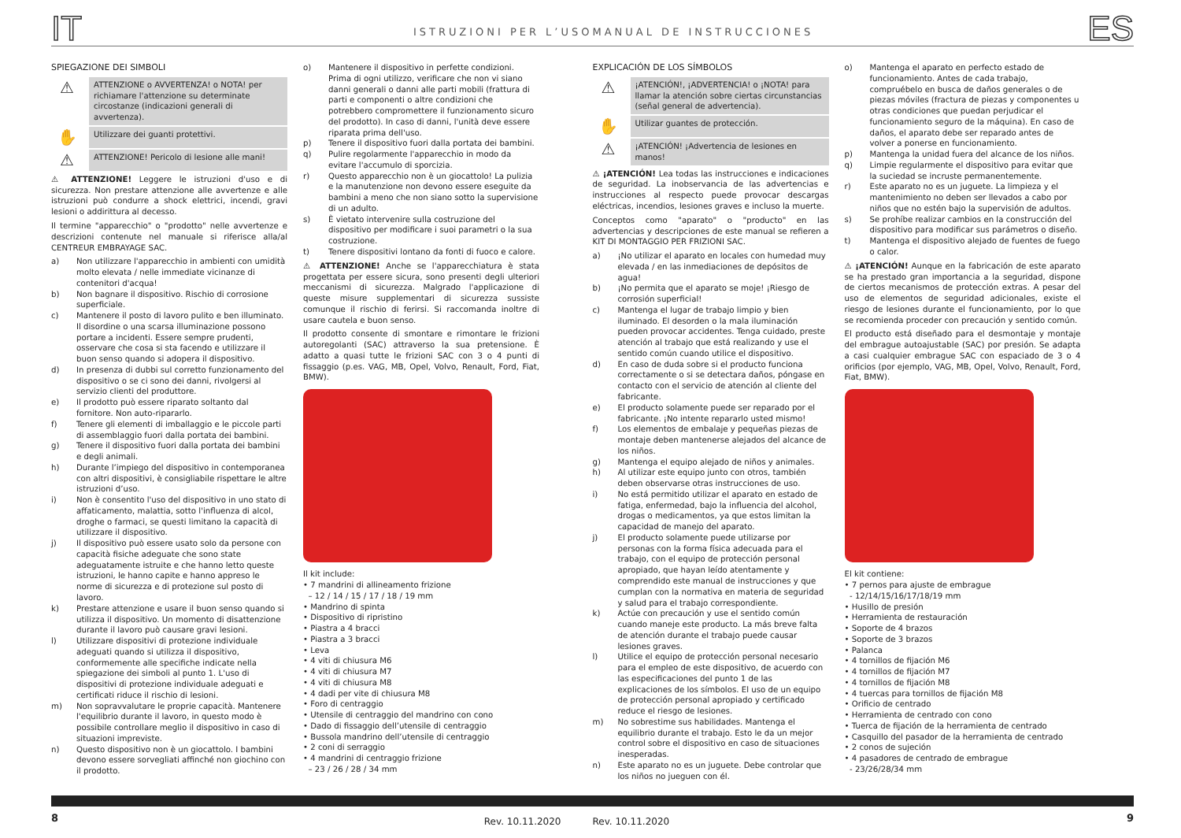IT ISTRUZIONI PER L’USO
SPIEGAZIONE DEI SIMBOLI
⚠
ATTENZIONE o AVVERTENZA! o NOTA! per richiamare l'attenzione su determinate circostanze (indicazioni generali di avvertenza).
✋
Utilizzare dei guanti protettivi.
⚠
ATTENZIONE! Pericolo di lesione alle mani!
⚠ ATTENZIONE! Leggere le istruzioni d'uso e di sicurezza. Non prestare attenzione alle avvertenze e alle istruzioni può condurre a shock elettrici, incendi, gravi lesioni o addirittura al decesso.
Il termine "apparecchio" o "prodotto" nelle avvertenze e descrizioni contenute nel manuale si riferisce alla/al CENTREUR EMBRAYAGE SAC.
a) Non utilizzare l'apparecchio in ambienti con umidità molto elevata / nelle immediate vicinanze di contenitori d'acqua!
b) Non bagnare il dispositivo. Rischio di corrosione superficiale.
c) Mantenere il posto di lavoro pulito e ben illuminato. Il disordine o una scarsa illuminazione possono portare a incidenti. Essere sempre prudenti, osservare che cosa si sta facendo e utilizzare il buon senso quando si adopera il dispositivo.
d) In presenza di dubbi sul corretto funzionamento del dispositivo o se ci sono dei danni, rivolgersi al servizio clienti del produttore.
e) Il prodotto può essere riparato soltanto dal fornitore. Non auto-ripararlo.
f) Tenere gli elementi di imballaggio e le piccole parti di assemblaggio fuori dalla portata dei bambini.
g) Tenere il dispositivo fuori dalla portata dei bambini e degli animali.
h) Durante l’impiego del dispositivo in contemporanea con altri dispositivi, è consigliabile rispettare le altre istruzioni d’uso.
i) Non è consentito l'uso del dispositivo in uno stato di affaticamento, malattia, sotto l'influenza di alcol, droghe o farmaci, se questi limitano la capacità di utilizzare il dispositivo.
j) Il dispositivo può essere usato solo da persone con capacità fisiche adeguate che sono state adeguatamente istruite e che hanno letto queste istruzioni, le hanno capite e hanno appreso le norme di sicurezza e di protezione sul posto di lavoro.
k) Prestare attenzione e usare il buon senso quando si utilizza il dispositivo. Un momento di disattenzione durante il lavoro può causare gravi lesioni.
l) Utilizzare dispositivi di protezione individuale adeguati quando si utilizza il dispositivo, conformemente alle specifiche indicate nella spiegazione dei simboli al punto 1. L'uso di dispositivi di protezione individuale adeguati e certificati riduce il rischio di lesioni.
m) Non sopravvalutare le proprie capacità. Mantenere l'equilibrio durante il lavoro, in questo modo è possibile controllare meglio il dispositivo in caso di situazioni impreviste.
n) Questo dispositivo non è un giocattolo. I bambini devono essere sorvegliati affinché non giochino con il prodotto.
o) Mantenere il dispositivo in perfette condizioni. Prima di ogni utilizzo, verificare che non vi siano danni generali o danni alle parti mobili (frattura di parti e componenti o altre condizioni che potrebbero compromettere il funzionamento sicuro del prodotto). In caso di danni, l'unità deve essere riparata prima dell'uso.
p) Tenere il dispositivo fuori dalla portata dei bambini.
q) Pulire regolarmente l'apparecchio in modo da evitare l'accumulo di sporcizia.
r) Questo apparecchio non è un giocattolo! La pulizia e la manutenzione non devono essere eseguite da bambini a meno che non siano sotto la supervisione di un adulto.
s) È vietato intervenire sulla costruzione del dispositivo per modificare i suoi parametri o la sua costruzione.
t) Tenere dispositivi lontano da fonti di fuoco e calore.
⚠ ATTENZIONE! Anche se l'apparecchiatura è stata progettata per essere sicura, sono presenti degli ulteriori meccanismi di sicurezza. Malgrado l'applicazione di queste misure supplementari di sicurezza sussiste comunque il rischio di ferirsi. Si raccomanda inoltre di usare cautela e buon senso.
Il prodotto consente di smontare e rimontare le frizioni autoregolanti (SAC) attraverso la sua pretensione. È adatto a quasi tutte le frizioni SAC con 3 o 4 punti di fissaggio (p.es. VAG, MB, Opel, Volvo, Renault, Ford, Fiat, BMW).
Il kit include:
• 7 mandrini di allineamento frizione
– 12 / 14 / 15 / 17 / 18 / 19 mm
• Mandrino di spinta
• Dispositivo di ripristino
• Piastra a 4 bracci
• Piastra a 3 bracci
• Leva
• 4 viti di chiusura M6
• 4 viti di chiusura M7
• 4 viti di chiusura M8
• 4 dadi per vite di chiusura M8
• Foro di centraggio
• Utensile di centraggio del mandrino con cono
• Dado di fissaggio dell’utensile di centraggio
• Bussola mandrino dell’utensile di centraggio
• 2 coni di serraggio
• 4 mandrini di centraggio frizione
– 23 / 26 / 28 / 34 mm
8 Rev. 10.11.2020
MANUAL DE INSTRUCCIONES ES
EXPLICACIÓN DE LOS SÍMBOLOS
⚠
¡ATENCIÓN!, ¡ADVERTENCIA! o ¡NOTA! para llamar la atención sobre ciertas circunstancias (señal general de advertencia).
✋
Utilizar guantes de protección.
⚠
¡ATENCIÓN! ¡Advertencia de lesiones en manos!
⚠ ¡ATENCIÓN! Lea todas las instrucciones e indicaciones de seguridad. La inobservancia de las advertencias e instrucciones al respecto puede provocar descargas eléctricas, incendios, lesiones graves e incluso la muerte.
Conceptos como "aparato" o "producto" en las advertencias y descripciones de este manual se refieren a KIT DI MONTAGGIO PER FRIZIONI SAC.
a) ¡No utilizar el aparato en locales con humedad muy elevada / en las inmediaciones de depósitos de agua!
b) ¡No permita que el aparato se moje! ¡Riesgo de corrosión superficial!
c) Mantenga el lugar de trabajo limpio y bien iluminado. El desorden o la mala iluminación pueden provocar accidentes. Tenga cuidado, preste atención al trabajo que está realizando y use el sentido común cuando utilice el dispositivo.
d) En caso de duda sobre si el producto funciona correctamente o si se detectara daños, póngase en contacto con el servicio de atención al cliente del fabricante.
e) El producto solamente puede ser reparado por el fabricante. ¡No intente repararlo usted mismo!
f) Los elementos de embalaje y pequeñas piezas de montaje deben mantenerse alejados del alcance de los niños.
g) Mantenga el equipo alejado de niños y animales.
h) Al utilizar este equipo junto con otros, también deben observarse otras instrucciones de uso.
i) No está permitido utilizar el aparato en estado de fatiga, enfermedad, bajo la influencia del alcohol, drogas o medicamentos, ya que estos limitan la capacidad de manejo del aparato.
j) El producto solamente puede utilizarse por personas con la forma física adecuada para el trabajo, con el equipo de protección personal apropiado, que hayan leído atentamente y comprendido este manual de instrucciones y que cumplan con la normativa en materia de seguridad y salud para el trabajo correspondiente.
k) Actúe con precaución y use el sentido común cuando maneje este producto. La más breve falta de atención durante el trabajo puede causar lesiones graves.
l) Utilice el equipo de protección personal necesario para el empleo de este dispositivo, de acuerdo con las especificaciones del punto 1 de las explicaciones de los símbolos. El uso de un equipo de protección personal apropiado y certificado reduce el riesgo de lesiones.
m) No sobrestime sus habilidades. Mantenga el equilibrio durante el trabajo. Esto le da un mejor control sobre el dispositivo en caso de situaciones inesperadas.
n) Este aparato no es un juguete. Debe controlar que los niños no jueguen con él.
o) Mantenga el aparato en perfecto estado de funcionamiento. Antes de cada trabajo, compruébelo en busca de daños generales o de piezas móviles (fractura de piezas y componentes u otras condiciones que puedan perjudicar el funcionamiento seguro de la máquina). En caso de daños, el aparato debe ser reparado antes de volver a ponerse en funcionamiento.
p) Mantenga la unidad fuera del alcance de los niños.
q) Limpie regularmente el dispositivo para evitar que la suciedad se incruste permanentemente.
r) Este aparato no es un juguete. La limpieza y el mantenimiento no deben ser llevados a cabo por niños que no estén bajo la supervisión de adultos.
s) Se prohíbe realizar cambios en la construcción del dispositivo para modificar sus parámetros o diseño.
t) Mantenga el dispositivo alejado de fuentes de fuego o calor.
⚠ ¡ATENCIÓN! Aunque en la fabricación de este aparato se ha prestado gran importancia a la seguridad, dispone de ciertos mecanismos de protección extras. A pesar del uso de elementos de seguridad adicionales, existe el riesgo de lesiones durante el funcionamiento, por lo que se recomienda proceder con precaución y sentido común.
El producto está diseñado para el desmontaje y montaje del embrague autoajustable (SAC) por presión. Se adapta a casi cualquier embrague SAC con espaciado de 3 o 4 orificios (por ejemplo, VAG, MB, Opel, Volvo, Renault, Ford, Fiat, BMW).
El kit contiene:
• 7 pernos para ajuste de embrague
- 12/14/15/16/17/18/19 mm
• Husillo de presión
• Herramienta de restauración
• Soporte de 4 brazos
• Soporte de 3 brazos
• Palanca
• 4 tornillos de fijación M6
• 4 tornillos de fijación M7
• 4 tornillos de fijación M8
• 4 tuercas para tornillos de fijación M8
• Orificio de centrado
• Herramienta de centrado con cono
• Tuerca de fijación de la herramienta de centrado
• Casquillo del pasador de la herramienta de centrado
• 2 conos de sujeción
• 4 pasadores de centrado de embrague
- 23/26/28/34 mm
Rev. 10.11.2020 9